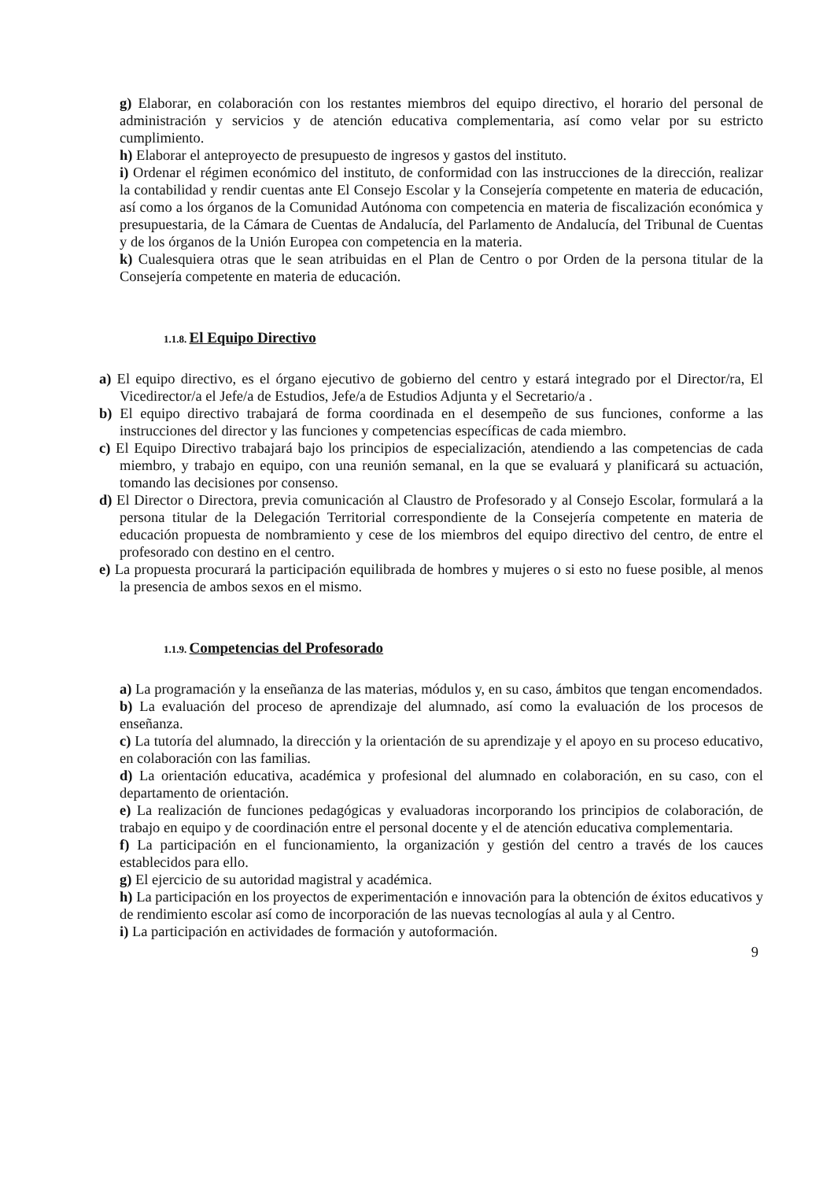g) Elaborar, en colaboración con los restantes miembros del equipo directivo, el horario del personal de administración y servicios y de atención educativa complementaria, así como velar por su estricto cumplimiento.
h) Elaborar el anteproyecto de presupuesto de ingresos y gastos del instituto.
i) Ordenar el régimen económico del instituto, de conformidad con las instrucciones de la dirección, realizar la contabilidad y rendir cuentas ante El Consejo Escolar y la Consejería competente en materia de educación, así como a los órganos de la Comunidad Autónoma con competencia en materia de fiscalización económica y presupuestaria, de la Cámara de Cuentas de Andalucía, del Parlamento de Andalucía, del Tribunal de Cuentas y de los órganos de la Unión Europea con competencia en la materia.
k) Cualesquiera otras que le sean atribuidas en el Plan de Centro o por Orden de la persona titular de la Consejería competente en materia de educación.
1.1.8. El Equipo Directivo
a) El equipo directivo, es el órgano ejecutivo de gobierno del centro y estará integrado por el Director/ra, El Vicedirector/a el Jefe/a de Estudios, Jefe/a de Estudios Adjunta y el Secretario/a .
b) El equipo directivo trabajará de forma coordinada en el desempeño de sus funciones, conforme a las instrucciones del director y las funciones y competencias específicas de cada miembro.
c) El Equipo Directivo trabajará bajo los principios de especialización, atendiendo a las competencias de cada miembro, y trabajo en equipo, con una reunión semanal, en la que se evaluará y planificará su actuación, tomando las decisiones por consenso.
d) El Director o Directora, previa comunicación al Claustro de Profesorado y al Consejo Escolar, formulará a la persona titular de la Delegación Territorial correspondiente de la Consejería competente en materia de educación propuesta de nombramiento y cese de los miembros del equipo directivo del centro, de entre el profesorado con destino en el centro.
e) La propuesta procurará la participación equilibrada de hombres y mujeres o si esto no fuese posible, al menos la presencia de ambos sexos en el mismo.
1.1.9. Competencias del Profesorado
a) La programación y la enseñanza de las materias, módulos y, en su caso, ámbitos que tengan encomendados.
b) La evaluación del proceso de aprendizaje del alumnado, así como la evaluación de los procesos de enseñanza.
c) La tutoría del alumnado, la dirección y la orientación de su aprendizaje y el apoyo en su proceso educativo, en colaboración con las familias.
d) La orientación educativa, académica y profesional del alumnado en colaboración, en su caso, con el departamento de orientación.
e) La realización de funciones pedagógicas y evaluadoras incorporando los principios de colaboración, de trabajo en equipo y de coordinación entre el personal docente y el de atención educativa complementaria.
f) La participación en el funcionamiento, la organización y gestión del centro a través de los cauces establecidos para ello.
g) El ejercicio de su autoridad magistral y académica.
h) La participación en los proyectos de experimentación e innovación para la obtención de éxitos educativos y de rendimiento escolar así como de incorporación de las nuevas tecnologías al aula y al Centro.
i) La participación en actividades de formación y autoformación.
9